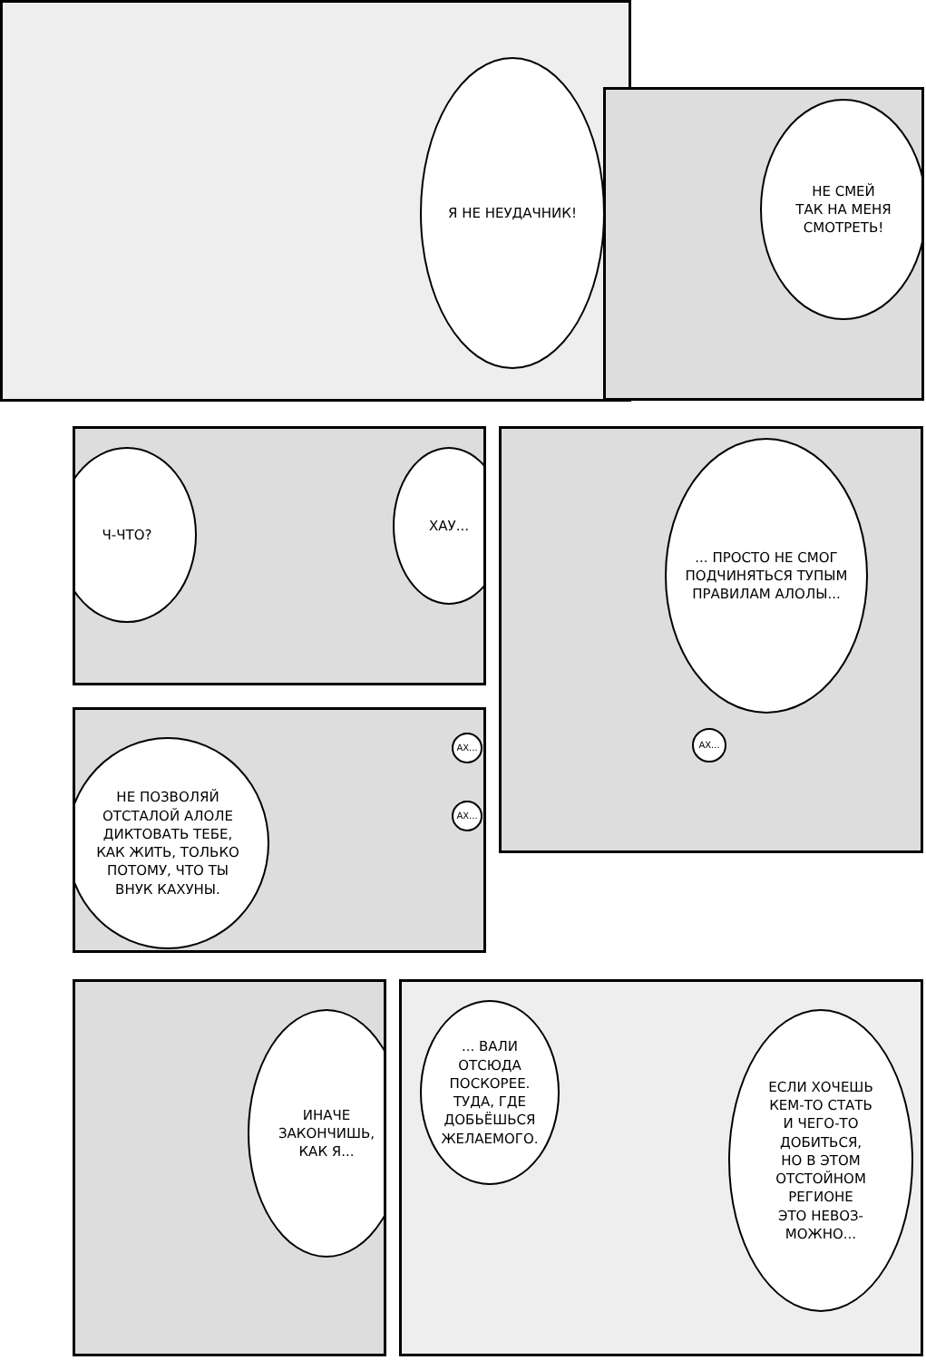Я НЕ НЕУДАЧНИК!
НЕ СМЕЙ
ТАК НА МЕНЯ
СМОТРЕТЬ!
Ч-ЧТО? ХАУ...
... ПРОСТО НЕ СМОГ
ПОДЧИНЯТЬСЯ ТУПЫМ
ПРАВИЛАМ АЛОЛЫ...
АХ...
НЕ ПОЗВОЛЯЙ
ОТСТАЛОЙ АЛОЛЕ
ДИКТОВАТЬ ТЕБЕ,
КАК ЖИТЬ, ТОЛЬКО
ПОТОМУ, ЧТО ТЫ
ВНУК КАХУНЫ.
АХ...
АХ...
ИНАЧЕ
ЗАКОНЧИШЬ,
КАК Я...
... ВАЛИ
ОТСЮДА
ПОСКОРЕЕ.
ТУДА, ГДЕ
ДОБЬЁШЬСЯ
ЖЕЛАЕМОГО.
ЕСЛИ ХОЧЕШЬ
КЕМ-ТО СТАТЬ
И ЧЕГО-ТО
ДОБИТЬСЯ,
НО В ЭТОМ
ОТСТОЙНОМ
РЕГИОНЕ
ЭТО НЕВОЗ-
МОЖНО...